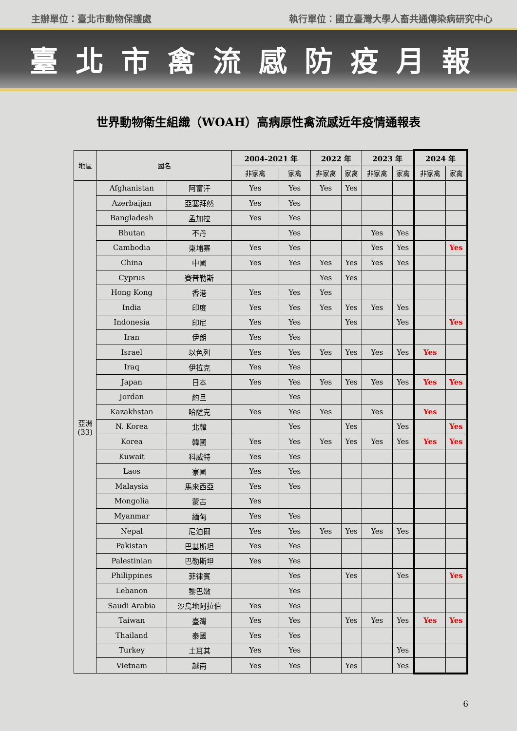主辦單位：臺北市動物保護處 執行單位：國立臺灣大學人畜共通傳染病研究中心
臺北市禽流感防疫月報
世界動物衛生組織（WOAH）高病原性禽流感近年疫情通報表
| 地區 | 國名 | | 2004-2021 年 | | 2022 年 | | 2023 年 | | 2024 年 | |
| --- | --- | --- | --- | --- | --- | --- | --- | --- | --- | --- |
| | | | 非家禽 | 家禽 | 非家禽 | 家禽 | 非家禽 | 家禽 | 非家禽 | 家禽 |
| 亞洲 (33) | Afghanistan | 阿富汗 | Yes | Yes | Yes | Yes | | | | |
| | Azerbaijan | 亞塞拜然 | Yes | Yes | | | | | | |
| | Bangladesh | 孟加拉 | Yes | Yes | | | | | | |
| | Bhutan | 不丹 | | Yes | | | Yes | Yes | | |
| | Cambodia | 柬埔寨 | Yes | Yes | | | Yes | Yes | | Yes |
| | China | 中國 | Yes | Yes | Yes | Yes | Yes | Yes | | |
| | Cyprus | 賽普勒斯 | | | Yes | Yes | | | | |
| | Hong Kong | 香港 | Yes | Yes | Yes | | | | | |
| | India | 印度 | Yes | Yes | Yes | Yes | Yes | Yes | | |
| | Indonesia | 印尼 | Yes | Yes | | Yes | | Yes | | Yes |
| | Iran | 伊朗 | Yes | Yes | | | | | | |
| | Israel | 以色列 | Yes | Yes | Yes | Yes | Yes | Yes | Yes | |
| | Iraq | 伊拉克 | Yes | Yes | | | | | | |
| | Japan | 日本 | Yes | Yes | Yes | Yes | Yes | Yes | Yes | Yes |
| | Jordan | 約旦 | | Yes | | | | | | |
| | Kazakhstan | 哈薩克 | Yes | Yes | Yes | | Yes | | Yes | |
| | N. Korea | 北韓 | | Yes | | Yes | | Yes | | Yes |
| | Korea | 韓國 | Yes | Yes | Yes | Yes | Yes | Yes | Yes | Yes |
| | Kuwait | 科威特 | Yes | Yes | | | | | | |
| | Laos | 寮國 | Yes | Yes | | | | | | |
| | Malaysia | 馬來西亞 | Yes | Yes | | | | | | |
| | Mongolia | 蒙古 | Yes | | | | | | | |
| | Myanmar | 緬甸 | Yes | Yes | | | | | | |
| | Nepal | 尼泊爾 | Yes | Yes | Yes | Yes | Yes | Yes | | |
| | Pakistan | 巴基斯坦 | Yes | Yes | | | | | | |
| | Palestinian | 巴勒斯坦 | Yes | Yes | | | | | | |
| | Philippines | 菲律賓 | | Yes | | Yes | | Yes | | Yes |
| | Lebanon | 黎巴嫩 | | Yes | | | | | | |
| | Saudi Arabia | 沙烏地阿拉伯 | Yes | Yes | | | | | | |
| | Taiwan | 臺灣 | Yes | Yes | | Yes | Yes | Yes | Yes | Yes |
| | Thailand | 泰國 | Yes | Yes | | | | | | |
| | Turkey | 土耳其 | Yes | Yes | | | | Yes | | |
| | Vietnam | 越南 | Yes | Yes | | Yes | | Yes | | |
6